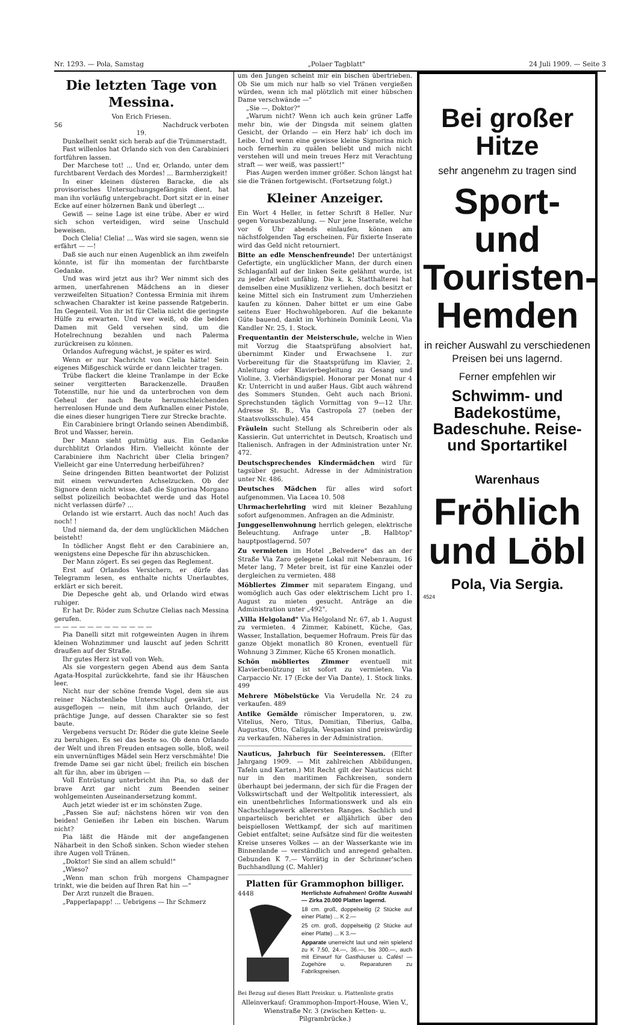Nr. 1293. — Pola, Samstag „Polaer Tagblatt" 24 Juli 1909. — Seite 3
Die letzten Tage von Messina.
Von Erich Friesen.
56 Nachdruck verboten
19.
Dunkelheit senkt sich herab auf die Trümmerstadt.
Fast willenlos hat Orlando sich von den Carabinieri fortführen lassen.
Der Marchese tot! ... Und er, Orlando, unter dem furchtbarent Verdach des Mordes! ... Barmherzigkeit!
In einer kleinen düsteren Baracke, die als provisorisches Untersuchungsgefängnis dient, hat man ihn vorläufig untergebracht. Dort sitzt er in einer Ecke auf einer hölzernen Bank und überlegt ...
Gewiß — seine Lage ist eine trübe. Aber er wird sich schon verteidigen, wird seine Unschuld beweisen.
Doch Clelia! Clelia! ... Was wird sie sagen, wenn sie erfährt — —!
Daß sie auch nur einen Augenblick an ihm zweifeln könnte, ist für ihn momentan der furchtbarste Gedanke.
Und was wird jetzt aus ihr? Wer nimmt sich des armen, unerfahrenen Mädchens an in dieser verzweifelten Situation? Contessa Erminia mit ihrem schwachen Charakter ist keine passende Ratgeberin. Im Gegenteil. Von ihr ist für Clelia nicht die geringste Hülfe zu erwarten. Und wer weiß, ob die beiden Damen mit Geld versehen sind, um die Hotelrechnung bezahlen und nach Palerma zurückreisen zu können.
Orlandos Aufregung wächst, je später es wird.
Wenn er nur Nachricht von Clelia hätte! Sein eigenes Mißgeschick würde er dann leichter tragen.
Trübe flackert die kleine Tranlampe in der Ecke seiner vergitterten Barackenzelle. Draußen Totenstille, nur hie und da unterbrochen von dem Geheul der nach Beute herumschleichenden herrenlosen Hunde und dem Aufknallen einer Pistole, die eines dieser hungrigen Tiere zur Strecke brachte.
Ein Carabiniere bringt Orlando seinen Abendimbiß, Brot und Wasser, herein.
Der Mann sieht gutmütig aus. Ein Gedanke durchblitzt Orlandos Hirn. Vielleicht könnte der Carabiniere ihm Nachricht über Clelia bringen? Vielleicht gar eine Unterredung herbeiführen?
Seine dringenden Bitten beantwortet der Polizist mit einem verwunderten Achselzucken. Ob der Signore denn nicht wisse, daß die Signorina Morgano selbst polizeilich beobachtet werde und das Hotel nicht verlassen dürfe? ...
Orlando ist wie erstarrt. Auch das noch! Auch das noch! !
Und niemand da, der dem unglücklichen Mädchen beisteht!
In tödlicher Angst fleht er den Carabiniere an, wenigstens eine Depesche für ihn abzuschicken.
Der Mann zögert. Es sei gegen das Reglement.
Erst auf Orlandos Versichern, er dürfe das Telegramm lesen, es enthalte nichts Unerlaubtes, erklärt er sich bereit.
Die Depesche geht ab, und Orlando wird etwas ruhiger.
Er hat Dr. Röder zum Schutze Clelias nach Messina gerufen.
— — — — — — — — — — — —
Pia Danelli sitzt mit rotgeweinten Augen in ihrem kleinen Wohnzimmer und lauscht auf jeden Schritt draußen auf der Straße.
Ihr gutes Herz ist voll von Weh.
Als sie vorgestern gegen Abend aus dem Santa Agata-Hospital zurückkehrte, fand sie ihr Häuschen leer.
Nicht nur der schöne fremde Vogel, dem sie aus reiner Nächstenliebe Unterschlupf gewährt, ist ausgeflogen — nein, mit ihm auch Orlando, der prächtige Junge, auf dessen Charakter sie so fest baute.
Vergebens versucht Dr. Röder die gute kleine Seele zu beruhigen. Es sei das beste so. Ob denn Orlando der Welt und ihren Freuden entsagen solle, bloß, weil ein unvernünftiges Mädel sein Herz verschmähte! Die fremde Dame sei gar nicht übel; freilich ein bischen alt für ihn, aber im übrigen —
Voll Entrüstung unterbricht ihn Pia, so daß der brave Arzt gar nicht zum Beenden seiner wohlgemeinten Auseinandersetzung kommt.
Auch jetzt wieder ist er im schönsten Zuge.
„Passen Sie auf; nächstens hören wir von den beiden! Genießen ihr Leben ein bischen. Warum nicht?
Pia läßt die Hände mit der angefangenen Näharbeit in den Schoß sinken. Schon wieder stehen ihre Augen voll Tränen.
„Doktor! Sie sind an allem schuld!"
„Wieso?
„Wenn man schon früh morgens Champagner trinkt, wie die beiden auf Ihren Rat hin —"
Der Arzt runzelt die Brauen.
„Papperlapapp! ... Uebrigens — Ihr Schmerz
um den Jungen scheint mir ein bischen übertrieben. Ob Sie um mich nur halb so viel Tränen vergießen würden, wenn ich mal plötzlich mit einer hübschen Dame verschwände —"
„Sie —, Doktor?"
„Warum nicht? Wenn ich auch kein grüner Laffe mehr bin, wie der Dingsda mit seinem glatten Gesicht, der Orlando — ein Herz hab' ich doch im Leibe. Und wenn eine gewisse kleine Signorina mich noch fernerhin zu quälen beliebt und mich nicht verstehen will und mein treues Herz mit Verachtung straft — wer weiß, was passiert!"
Pias Augen werden immer größer. Schon längst hat sie die Tränen fortgewischt. (Fortsetzung folgt.)
Kleiner Anzeiger.
Ein Wort 4 Heller, in fetter Schrift 8 Heller. Nur gegen Vorausbezahlung. — Nur jene Inserate, welche vor 6 Uhr abends einlaufen, können am nächstfolgenden Tag erscheinen. Für fixierte Inserate wird das Geld nicht retourniert.
Bitte an edle Menschenfreunde! Der untertänigst Gefertigte, ein unglücklicher Mann, der durch einen Schlaganfall auf der linken Seite gelähmt wurde, ist zu jeder Arbeit unfähig. Die k. k. Statthalterei hat demselben eine Musiklizenz verliehen, doch besitzt er keine Mittel sich ein Instrument zum Umherziehen kaufen zu können. Daher bittet er um eine Gabe seitens Euer Hochwohlgeboren. Auf die bekannte Güte bauend, dankt im Vorhinein Dominik Leoni, Via Kandler Nr. 25, 1. Stock.
Frequentantin der Meisterschule, welche in Wien mit Vorzug die Staatsprüfung absolviert hat, übernimmt Kinder und Erwachsene 1. zur Vorbereitung für die Staatsprüfung im Klavier, 2. Anleitung oder Klavierbegleitung zu Gesang und Violine, 3. Vierhändigspiel. Honorar per Monat nur 4 Kr. Unterricht in und außer Haus. Gibt auch während des Sommers Stunden. Geht auch nach Brioni. Sprechstunden täglich Vormittag von 9—12 Uhr. Adresse St. B., Via Castropola 27 (neben der Staatsvolksschule). 454
Fräulein sucht Stellung als Schreiberin oder als Kassierin. Gut unterrichtet in Deutsch, Kroatisch und Italienisch. Anfragen in der Administration unter Nr. 472.
Deutschsprechendes Kindermädchen wird für tagsüber gesucht. Adresse in der Administration unter Nr. 486.
Deutsches Mädchen für alles wird sofort aufgenommen. Via Lacea 10. 508
Uhrmacherlehrling wird mit kleiner Bezahlung sofort aufgenommen. Anfragen an die Administr.
Junggesellenwohnung herrlich gelegen, elektrische Beleuchtung. Anfrage unter „B. Halbtop" hauptpostlagernd. 507
Zu vermieten im Hotel „Belvedere" das an der Straße Via Zaro gelegene Lokal mit Nebenraum, 16 Meter lang, 7 Meter breit, ist für eine Kanzlei oder dergleichen zu vermieten. 488
Möbliertes Zimmer mit separatem Eingang, und womöglich auch Gas oder elektrischem Licht pro 1. August zu mieten gesucht. Anträge an die Administration unter „492".
„Villa Helgoland" Via Helgoland Nr. 67, ab 1. August zu vermieten. 4 Zimmer, Kabinett, Küche, Gas, Wasser, Installation, bequemer Hofraum. Preis für das ganze Objekt monatlich 80 Kronen, eventuell für Wohnung 3 Zimmer, Küche 65 Kronen monatlich.
Schön möbliertes Zimmer eventuell mit Klavierbenützung ist sofort zu vermieten. Via Carpaccio Nr. 17 (Ecke der Via Dante), 1. Stock links. 499
Mehrere Möbelstücke Via Verudella Nr. 24 zu verkaufen. 489
Antike Gemälde römischer Imperatoren, u. zw. Vitelius, Nero, Titus, Domitian, Tiberius, Galba, Augustus, Otto, Caligula, Vespasian sind preiswürdig zu verkaufen. Näheres in der Administration.
Nauticus, Jahrbuch für Seeinteressen. (Elfter Jahrgang 1909. — Mit zahlreichen Abbildungen, Tafeln und Karten.) Mit Recht gilt der Nauticus nicht nur in den maritimen Fachkreisen, sondern überhaupt bei jedermann, der sich für die Fragen der Volkswirtschaft und der Weltpolitik interessiert, als ein unentbehrliches Informationswerk und als ein Nachschlagewerk allerersten Ranges. Sachlich und unparteiisch berichtet er alljährlich über den beispiellosen Wettkampf, der sich auf maritimen Gebiet entfaltet; seine Aufsätze sind für die weitesten Kreise unseres Volkes — an der Wasserkante wie im Binnenlande — verständlich und anregend gehalten. Gebunden K 7.— Vorrätig in der Schrinner'schen Buchhandlung (C. Mahler)
Platten für Grammophon billiger.
4448 Herrlichste Aufnahmen! Größte Auswahl — Zirka 20.000 Platten lagernd.
18 cm. groß, doppelseitig (2 Stücke auf einer Platte) ... K 2.—
25 cm. groß, doppelseitig (2 Stücke auf einer Platte) ... K 3.—
Apparate unerreicht laut und rein spielend zu K 7.50, 24.—, 36.—, bis 300.—, auch mit Einwurf für Gasthäuser u. Cafés! — Zugehöre u. Reparaturen zu Fabrikspreisen.
Bei Bezug auf dieses Blatt Preiskur. u. Plattenliste gratis
Alleinverkauf: Grammophon-Import-House, Wien V., Wienstraße Nr. 3 (zwischen Ketten- u. Pilgrambrücke.)
Bei großer Hitze
sehr angenehm zu tragen sind
Sport- und Touristen-Hemden
in reicher Auswahl zu verschiedenen Preisen bei uns lagernd.
Ferner empfehlen wir
Schwimm- und Badekostüme, Badeschuhe. Reise- und Sportartikel
Warenhaus
Fröhlich und Löbl
Pola, Via Sergia.
4524